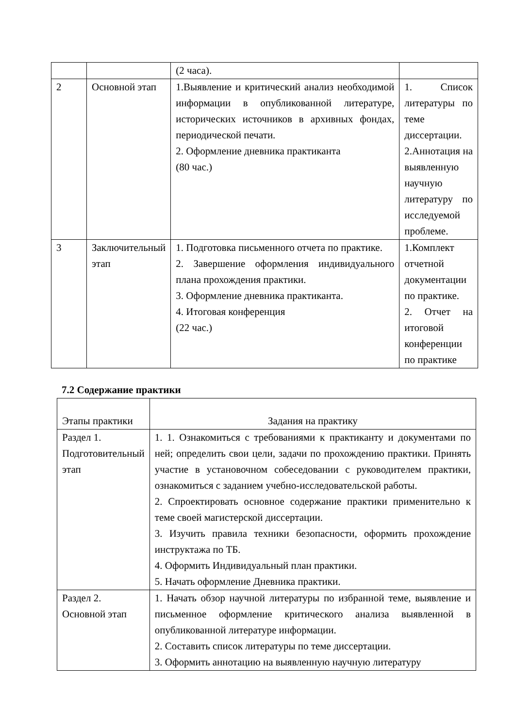| | | (2 часа). | |
| 2 | Основной этап | 1.Выявление и критический анализ необходимой информации в опубликованной литературе, исторических источников в архивных фондах, периодической печати. 2. Оформление дневника практиканта (80 час.) | 1. Список литературы по теме диссертации. 2.Аннотация на выявленную научную литературу по исследуемой проблеме. |
| 3 | Заключительный этап | 1. Подготовка письменного отчета по практике. 2. Завершение оформления индивидуального плана прохождения практики. 3. Оформление дневника практиканта. 4. Итоговая конференция (22 час.) | 1.Комплект отчетной документации по практике. 2. Отчет на итоговой конференции по практике |
7.2 Содержание практики
| Этапы практики | Задания на практику |
| Раздел 1. Подготовительный этап | 1. 1. Ознакомиться с требованиями к практиканту и документами по ней; определить свои цели, задачи по прохождению практики. Принять участие в установочном собеседовании с руководителем практики, ознакомиться с заданием учебно-исследовательской работы. 2. Спроектировать основное содержание практики применительно к теме своей магистерской диссертации. 3. Изучить правила техники безопасности, оформить прохождение инструктажа по ТБ. 4. Оформить Индивидуальный план практики. 5. Начать оформление Дневника практики. |
| Раздел 2. Основной этап | 1. Начать обзор научной литературы по избранной теме, выявление и письменное оформление критического анализа выявленной в опубликованной литературе информации. 2. Составить список литературы по теме диссертации. 3. Оформить аннотацию на выявленную научную литературу |